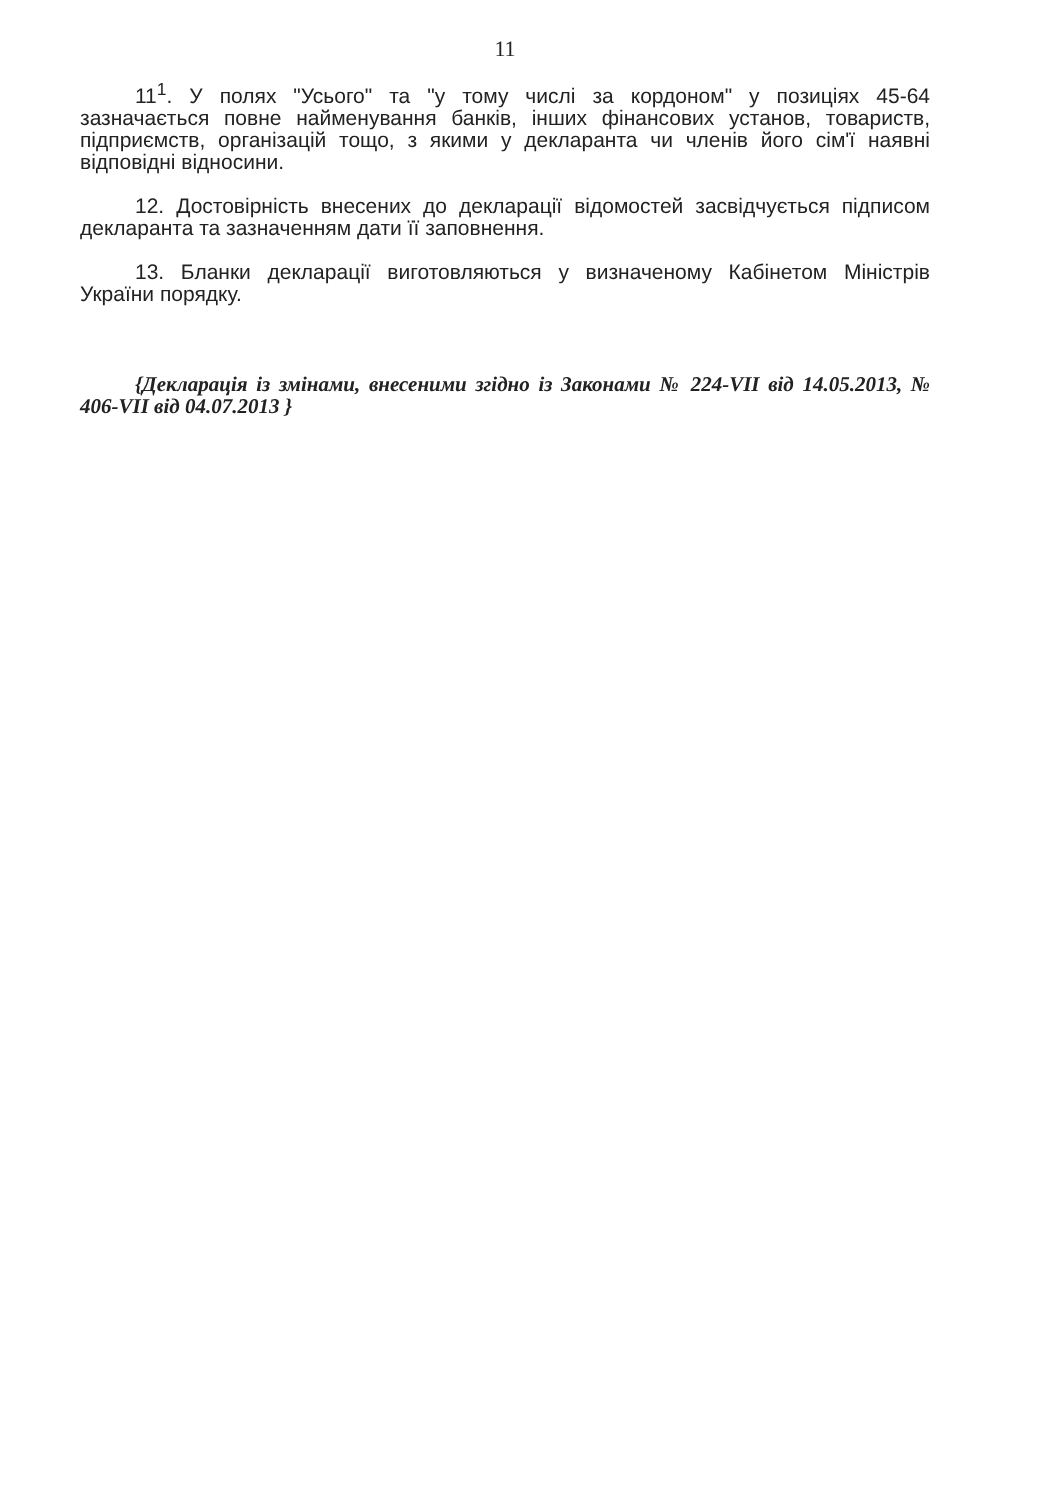11
11<sup>1</sup>. У полях "Усього" та "у тому числі за кордоном" у позиціях 45-64 зазначається повне найменування банків, інших фінансових установ, товариств, підприємств, організацій тощо, з якими у декларанта чи членів його сім'ї наявні відповідні відносини.
12. Достовірність внесених до декларації відомостей засвідчується підписом декларанта та зазначенням дати її заповнення.
13. Бланки декларації виготовляються у визначеному Кабінетом Міністрів України порядку.
{Декларація із змінами, внесеними згідно із Законами № 224-VII від 14.05.2013, № 406-VII від 04.07.2013 }